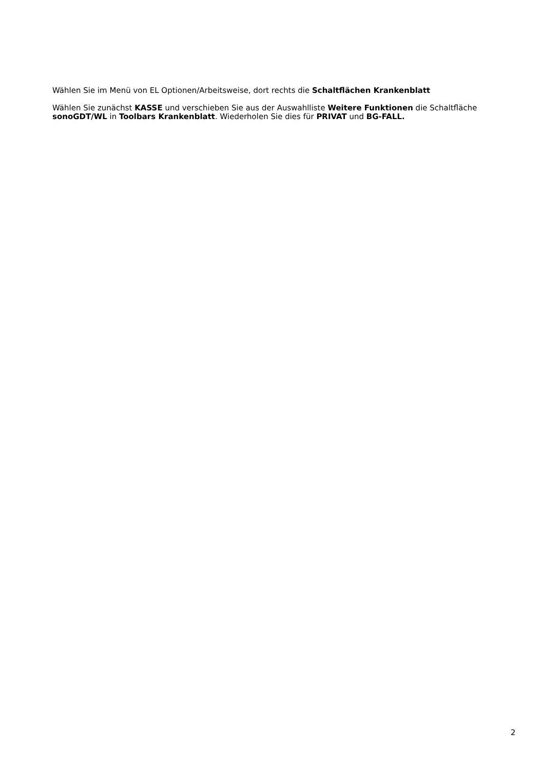Wählen Sie im Menü von EL Optionen/Arbeitsweise, dort rechts die Schaltflächen Krankenblatt
Wählen Sie zunächst KASSE und verschieben Sie aus der Auswahlliste Weitere Funktionen die Schaltfläche sonoGDT/WL in Toolbars Krankenblatt. Wiederholen Sie dies für PRIVAT und BG-FALL.
2